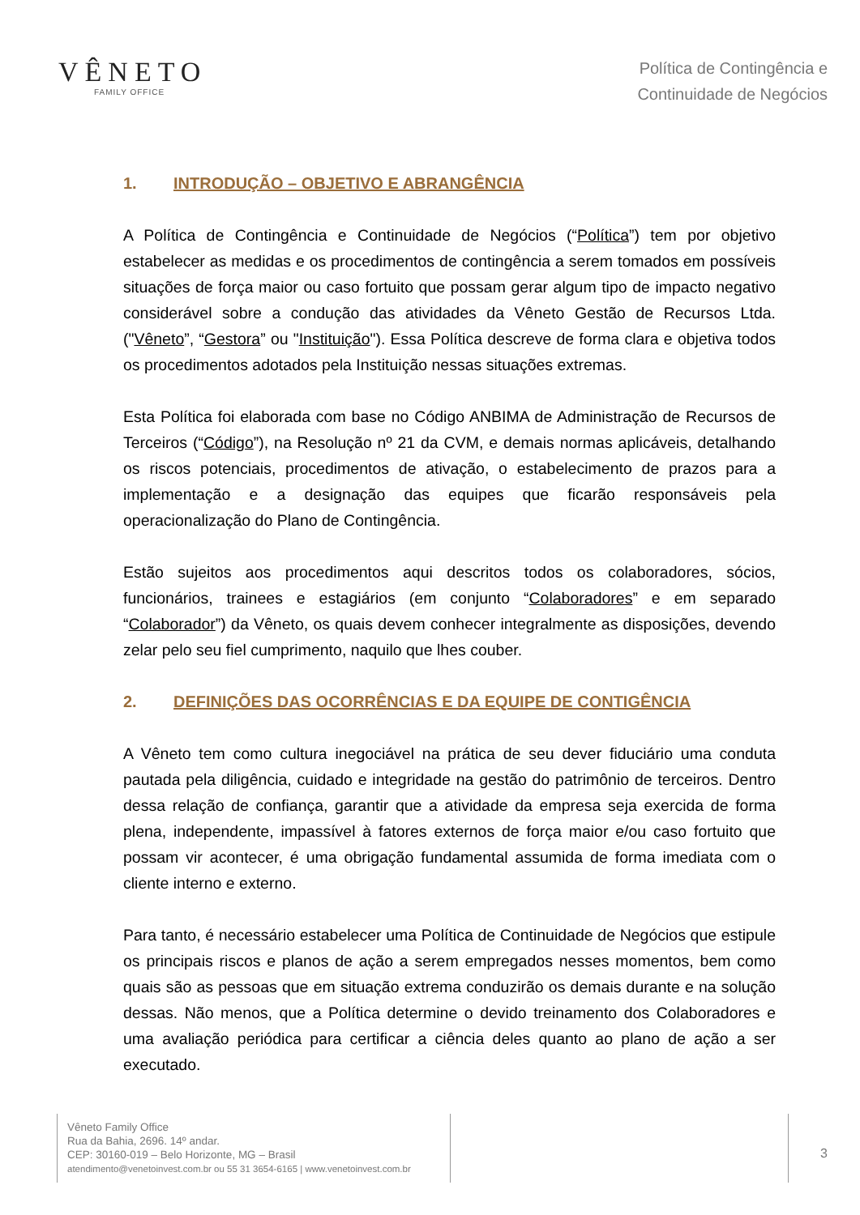VÊNETO
FAMILY OFFICE
Política de Contingência e
Continuidade de Negócios
1. INTRODUÇÃO – OBJETIVO E ABRANGÊNCIA
A Política de Contingência e Continuidade de Negócios (“Política”) tem por objetivo estabelecer as medidas e os procedimentos de contingência a serem tomados em possíveis situações de força maior ou caso fortuito que possam gerar algum tipo de impacto negativo considerável sobre a condução das atividades da Vêneto Gestão de Recursos Ltda. ("Vêneto”, “Gestora” ou "Instituição"). Essa Política descreve de forma clara e objetiva todos os procedimentos adotados pela Instituição nessas situações extremas.
Esta Política foi elaborada com base no Código ANBIMA de Administração de Recursos de Terceiros (“Código”), na Resolução nº 21 da CVM, e demais normas aplicáveis, detalhando os riscos potenciais, procedimentos de ativação, o estabelecimento de prazos para a implementação e a designação das equipes que ficarão responsáveis pela operacionalização do Plano de Contingência.
Estão sujeitos aos procedimentos aqui descritos todos os colaboradores, sócios, funcionários, trainees e estagiários (em conjunto “Colaboradores” e em separado “Colaborador”) da Vêneto, os quais devem conhecer integralmente as disposições, devendo zelar pelo seu fiel cumprimento, naquilo que lhes couber.
2. DEFINIÇÕES DAS OCORRÊNCIAS E DA EQUIPE DE CONTIGÊNCIA
A Vêneto tem como cultura inegociável na prática de seu dever fiduciário uma conduta pautada pela diligência, cuidado e integridade na gestão do patrimônio de terceiros. Dentro dessa relação de confiança, garantir que a atividade da empresa seja exercida de forma plena, independente, impassível à fatores externos de força maior e/ou caso fortuito que possam vir acontecer, é uma obrigação fundamental assumida de forma imediata com o cliente interno e externo.
Para tanto, é necessário estabelecer uma Política de Continuidade de Negócios que estipule os principais riscos e planos de ação a serem empregados nesses momentos, bem como quais são as pessoas que em situação extrema conduzirão os demais durante e na solução dessas. Não menos, que a Política determine o devido treinamento dos Colaboradores e uma avaliação periódica para certificar a ciência deles quanto ao plano de ação a ser executado.
Vêneto Family Office
Rua da Bahia, 2696. 14º andar.
CEP: 30160-019 – Belo Horizonte, MG – Brasil
atendimento@venetoinvest.com.br ou 55 31 3654-6165 | www.venetoinvest.com.br
3